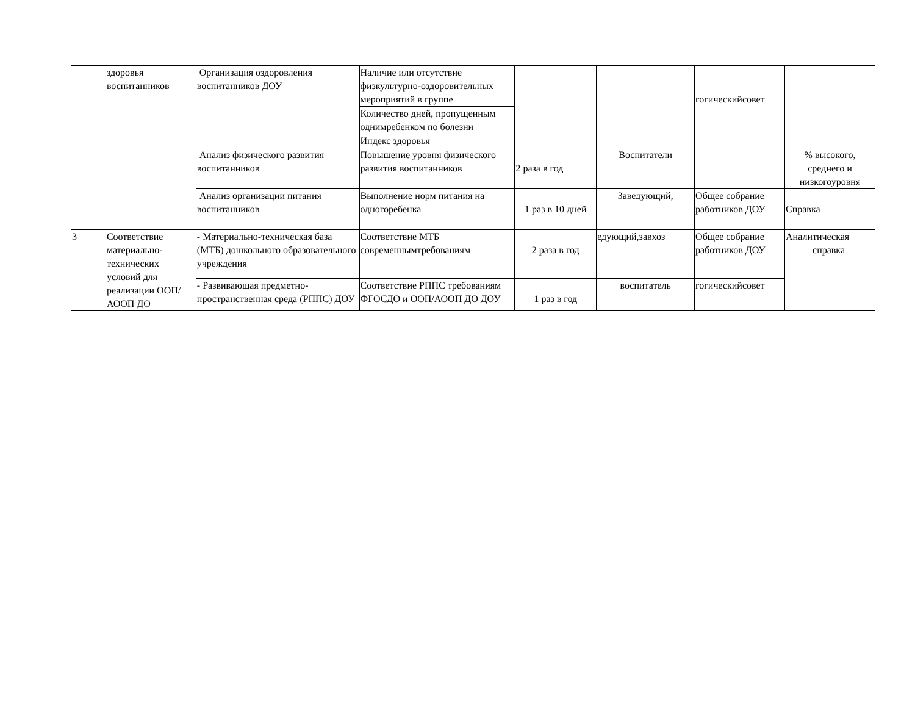| | здоровья воспитанников | Организация оздоровления воспитанников ДОУ | Наличие или отсутствие физкультурно-оздоровительных мероприятий в группе | | | гогическийсовет | |
| | | | Количество дней, пропущенным однимребенком по болезни | | | | |
| | | | Индекс здоровья | | | | |
| | | Анализ физического развития воспитанников | Повышение уровня физического развития воспитанников | 2 раза в год | Воспитатели | | % высокого, среднего и низкогоуровня |
| | | Анализ организации питания воспитанников | Выполнение норм питания на одногоребенка | 1 раз в 10 дней | Заведующий, | Общее собрание работников ДОУ | Справка |
| 3 | Соответствие материально-технических условий для реализации ООП/АООП ДО | - Материально-техническая база (МТБ) дошкольного образовательного учреждения | Соответствие МТБ современнымтребованиям | 2 раза в год | едующий,завхоз | Общее собрание работников ДОУ | Аналитическая справка |
| | | - Развивающая предметно-пространственная среда (РППС) ДОУ | Соответствие РППС требованиям ФГОСДО и ООП/АООП ДО ДОУ | 1 раз в год | воспитатель | гогическийсовет | |